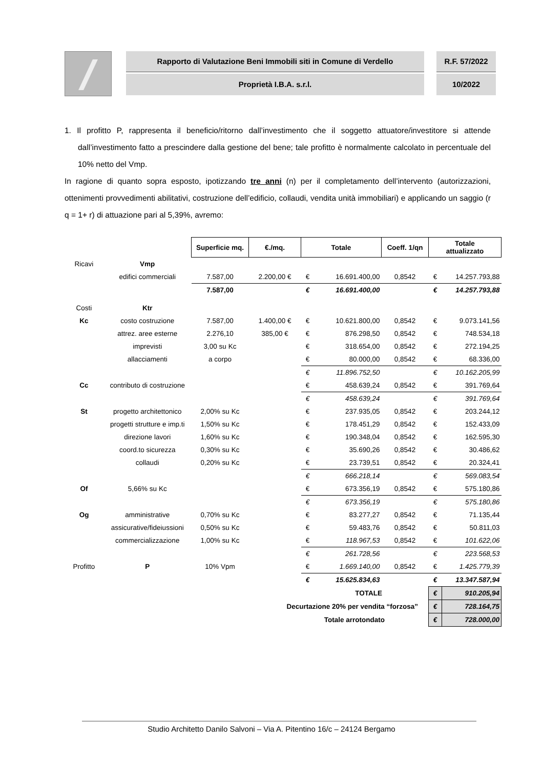Rapporto di Valutazione Beni Immobili siti in Comune di Verdello
Proprietà I.B.A. s.r.l.
R.F. 57/2022
10/2022
1. Il profitto P, rappresenta il beneficio/ritorno dall’investimento che il soggetto attuatore/investitore si attende dall’investimento fatto a prescindere dalla gestione del bene; tale profitto è normalmente calcolato in percentuale del 10% netto del Vmp.
In ragione di quanto sopra esposto, ipotizzando tre anni (n) per il completamento dell’intervento (autorizzazioni, ottenimenti provvedimenti abilitativi, costruzione dell’edificio, collaudi, vendita unità immobiliari) e applicando un saggio (r q = 1+ r) di attuazione pari al 5,39%, avremo:
| | | Superficie mq. | €./mq. | Totale | | Coeff. 1/qn | Totale attualizzato | |
| Ricavi | Vmp | | | | | | | |
| | edifici commerciali | 7.587,00 | 2.200,00 € | € | 16.691.400,00 | 0,8542 | € | 14.257.793,88 |
| | | 7.587,00 | | € | 16.691.400,00 | | € | 14.257.793,88 |
| Costi | Ktr | | | | | | | |
| Kc | costo costruzione | 7.587,00 | 1.400,00 € | € | 10.621.800,00 | 0,8542 | € | 9.073.141,56 |
| | attrez. aree esterne | 2.276,10 | 385,00 € | € | 876.298,50 | 0,8542 | € | 748.534,18 |
| | imprevisti | 3,00 su Kc | | € | 318.654,00 | 0,8542 | € | 272.194,25 |
| | allacciamenti | a corpo | | € | 80.000,00 | 0,8542 | € | 68.336,00 |
| | | | | € | 11.896.752,50 | | € | 10.162.205,99 |
| Cc | contributo di costruzione | | | € | 458.639,24 | 0,8542 | € | 391.769,64 |
| | | | | € | 458.639,24 | | € | 391.769,64 |
| St | progetto architettonico | 2,00% su Kc | | € | 237.935,05 | 0,8542 | € | 203.244,12 |
| | progetti strutture e imp.ti | 1,50% su Kc | | € | 178.451,29 | 0,8542 | € | 152.433,09 |
| | direzione lavori | 1,60% su Kc | | € | 190.348,04 | 0,8542 | € | 162.595,30 |
| | coord.to sicurezza | 0,30% su Kc | | € | 35.690,26 | 0,8542 | € | 30.486,62 |
| | collaudi | 0,20% su Kc | | € | 23.739,51 | 0,8542 | € | 20.324,41 |
| | | | | € | 666.218,14 | | € | 569.083,54 |
| Of | 5,66% su Kc | | | € | 673.356,19 | 0,8542 | € | 575.180,86 |
| | | | | € | 673.356,19 | | € | 575.180,86 |
| Og | amministrative | 0,70% su Kc | | € | 83.277,27 | 0,8542 | € | 71.135,44 |
| | assicurative/fideiussioni | 0,50% su Kc | | € | 59.483,76 | 0,8542 | € | 50.811,03 |
| | commercializzazione | 1,00% su Kc | | € | 118.967,53 | 0,8542 | € | 101.622,06 |
| | | | | € | 261.728,56 | | € | 223.568,53 |
| Profitto | P | 10% Vpm | | € | 1.669.140,00 | 0,8542 | € | 1.425.779,39 |
| | | | | € | 15.625.834,63 | | € | 13.347.587,94 |
| | | | TOTALE | | | | € | 910.205,94 |
| | | | Decurtazione 20% per vendita “forzosa” | | | | € | 728.164,75 |
| | | | Totale arrotondato | | | | € | 728.000,00 |
Studio Architetto Danilo Salvoni – Via A. Pitentino 16/c – 24124 Bergamo